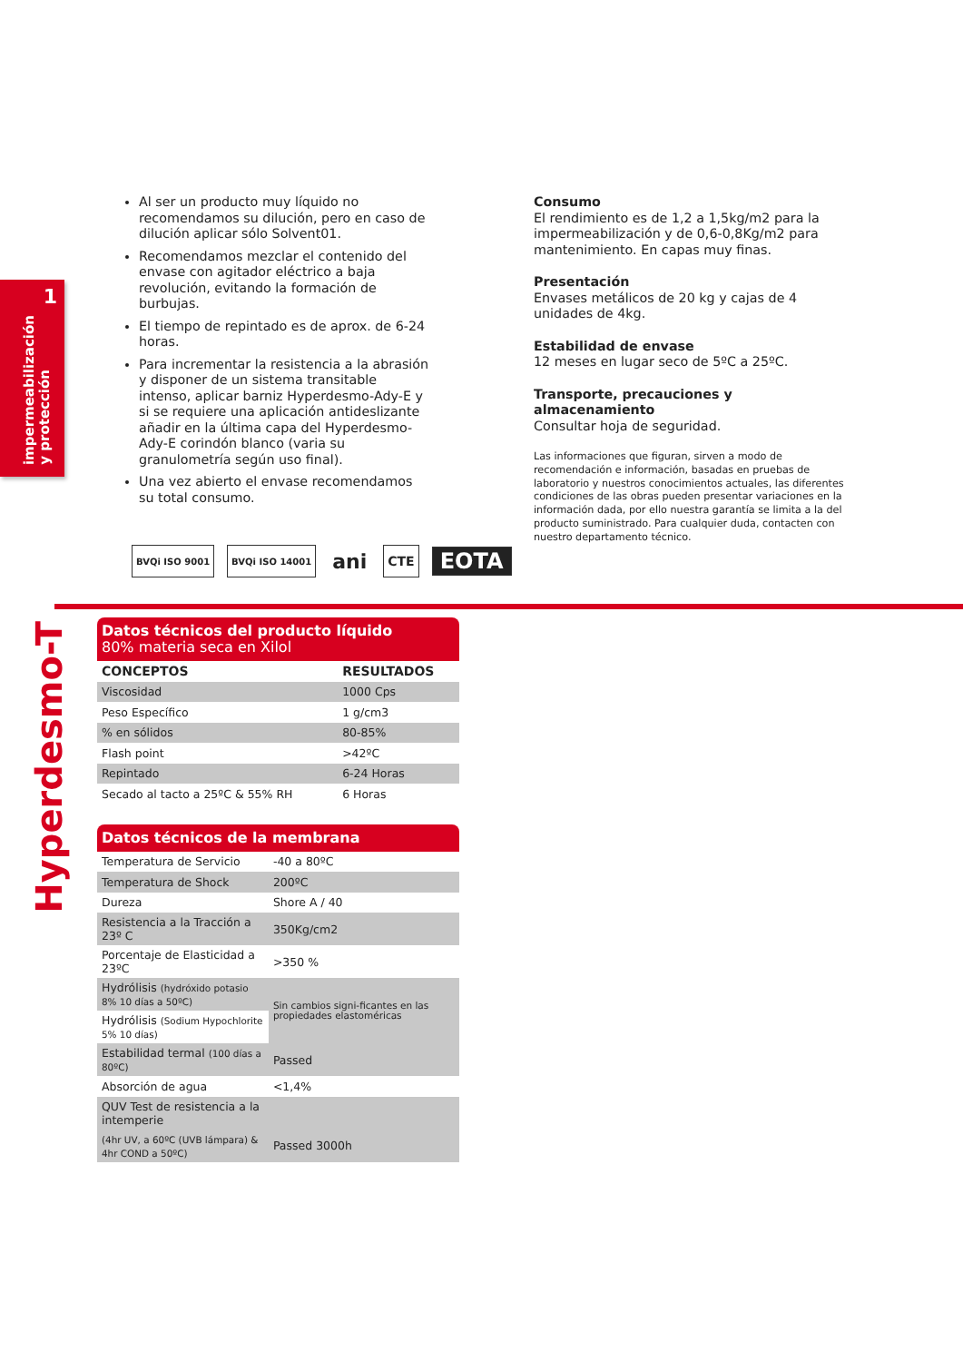1
impermeabilización
y protección
Al ser un producto muy líquido no recomendamos su dilución, pero en caso de dilución aplicar sólo Solvent01.
Recomendamos mezclar el contenido del envase con agitador eléctrico a baja revolución, evitando la formación de burbujas.
El tiempo de repintado es de aprox. de 6-24 horas.
Para incrementar la resistencia a la abrasión y disponer de un sistema transitable intenso, aplicar barniz Hyperdesmo-Ady-E y si se requiere una aplicación antideslizante añadir en la última capa del Hyperdesmo-Ady-E corindón blanco (varia su granulometría según uso final).
Una vez abierto el envase recomendamos su total consumo.
Consumo
El rendimiento es de 1,2 a 1,5kg/m2 para la impermeabilización y de 0,6-0,8Kg/m2 para mantenimiento. En capas muy finas.
Presentación
Envases metálicos de 20 kg y cajas de 4 unidades de 4kg.
Estabilidad de envase
12 meses en lugar seco de 5ºC a 25ºC.
Transporte, precauciones y almacenamiento
Consultar hoja de seguridad.
Las informaciones que figuran, sirven a modo de recomendación e información, basadas en pruebas de laboratorio y nuestros conocimientos actuales, las diferentes condiciones de las obras pueden presentar variaciones en la información dada, por ello nuestra garantía se limita a la del producto suministrado. Para cualquier duda, contacten con nuestro departamento técnico.
BVQi ISO 9001 BVQi ISO 14001
ani
CTE
EOTA
Hyperdesmo-T
Datos técnicos del producto líquido
80% materia seca en Xilol
| CONCEPTOS | RESULTADOS |
| --- | --- |
| Viscosidad | 1000 Cps |
| Peso Específico | 1 g/cm3 |
| % en sólidos | 80-85% |
| Flash point | >42ºC |
| Repintado | 6-24 Horas |
| Secado al tacto a 25ºC & 55% RH | 6 Horas |
Datos técnicos de la membrana
| Temperatura de Servicio | -40 a 80ºC |
| Temperatura de Shock | 200ºC |
| Dureza | Shore A / 40 |
| Resistencia a la Tracción a 23º C | 350Kg/cm2 |
| Porcentaje de Elasticidad a 23ºC | >350 % |
| Hydrólisis (hydróxido potasio 8% 10 días a 50ºC) | Sin cambios signi-ficantes en las propiedades elastoméricas |
| Hydrólisis (Sodium Hypochlorite 5% 10 días) | |
| Estabilidad termal (100 días a 80ºC) | Passed |
| Absorción de agua | <1,4% |
| QUV Test de resistencia a la intemperie | |
| (4hr UV, a 60ºC (UVB lámpara) & 4hr COND a 50ºC) | Passed 3000h |